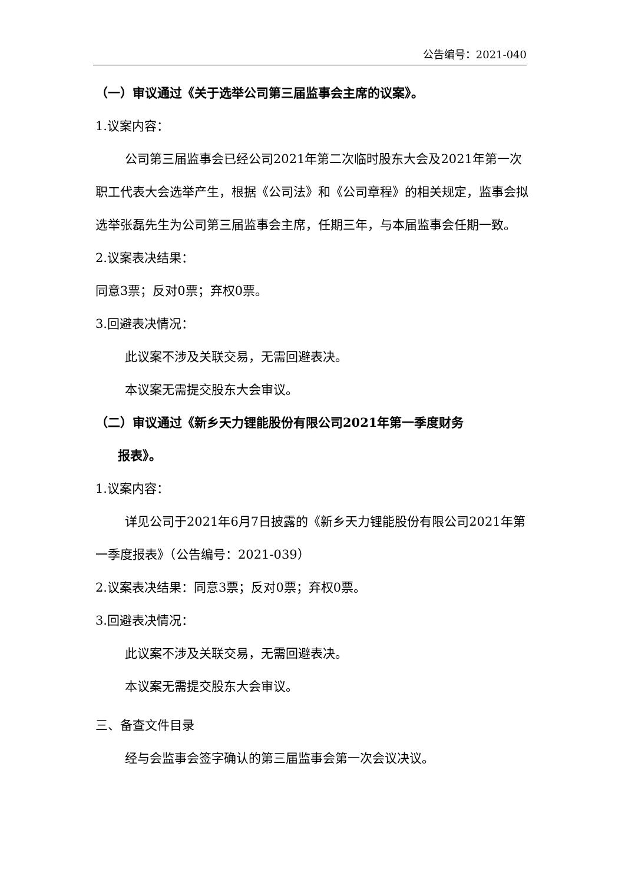公告编号：2021-040
（一）审议通过《关于选举公司第三届监事会主席的议案》。
1.议案内容：
公司第三届监事会已经公司2021年第二次临时股东大会及2021年第一次职工代表大会选举产生，根据《公司法》和《公司章程》的相关规定，监事会拟选举张磊先生为公司第三届监事会主席，任期三年，与本届监事会任期一致。
2.议案表决结果：
同意3票；反对0票；弃权0票。
3.回避表决情况：
此议案不涉及关联交易，无需回避表决。
本议案无需提交股东大会审议。
（二）审议通过《新乡天力锂能股份有限公司2021年第一季度财务
报表》。
1.议案内容：
详见公司于2021年6月7日披露的《新乡天力锂能股份有限公司2021年第一季度报表》（公告编号：2021-039）
2.议案表决结果：同意3票；反对0票；弃权0票。
3.回避表决情况：
此议案不涉及关联交易，无需回避表决。
本议案无需提交股东大会审议。
三、备查文件目录
经与会监事会签字确认的第三届监事会第一次会议决议。